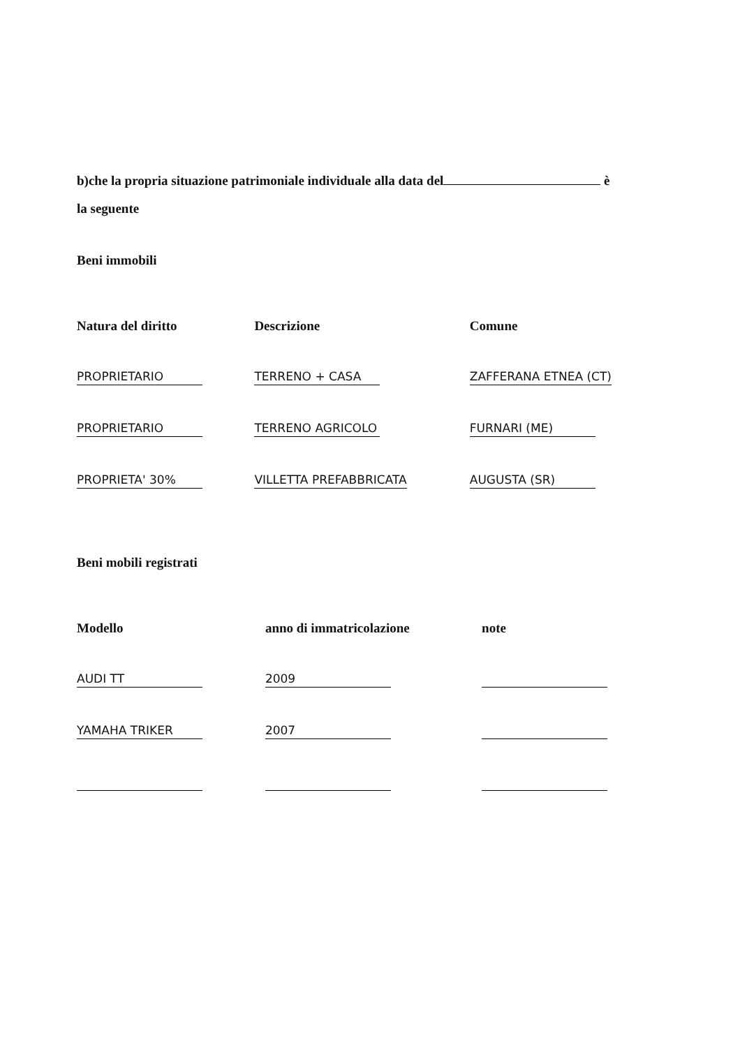b)che la propria situazione patrimoniale individuale alla data del è
la seguente
Beni immobili
| Natura del diritto | Descrizione | Comune |
| --- | --- | --- |
| PROPRIETARIO | TERRENO + CASA | ZAFFERANA ETNEA (CT) |
| PROPRIETARIO | TERRENO AGRICOLO | FURNARI (ME) |
| PROPRIETA' 30% | VILLETTA PREFABBRICATA | AUGUSTA (SR) |
Beni mobili registrati
| Modello | anno di immatricolazione | note |
| --- | --- | --- |
| AUDI TT | 2009 | |
| YAMAHA TRIKER | 2007 | |